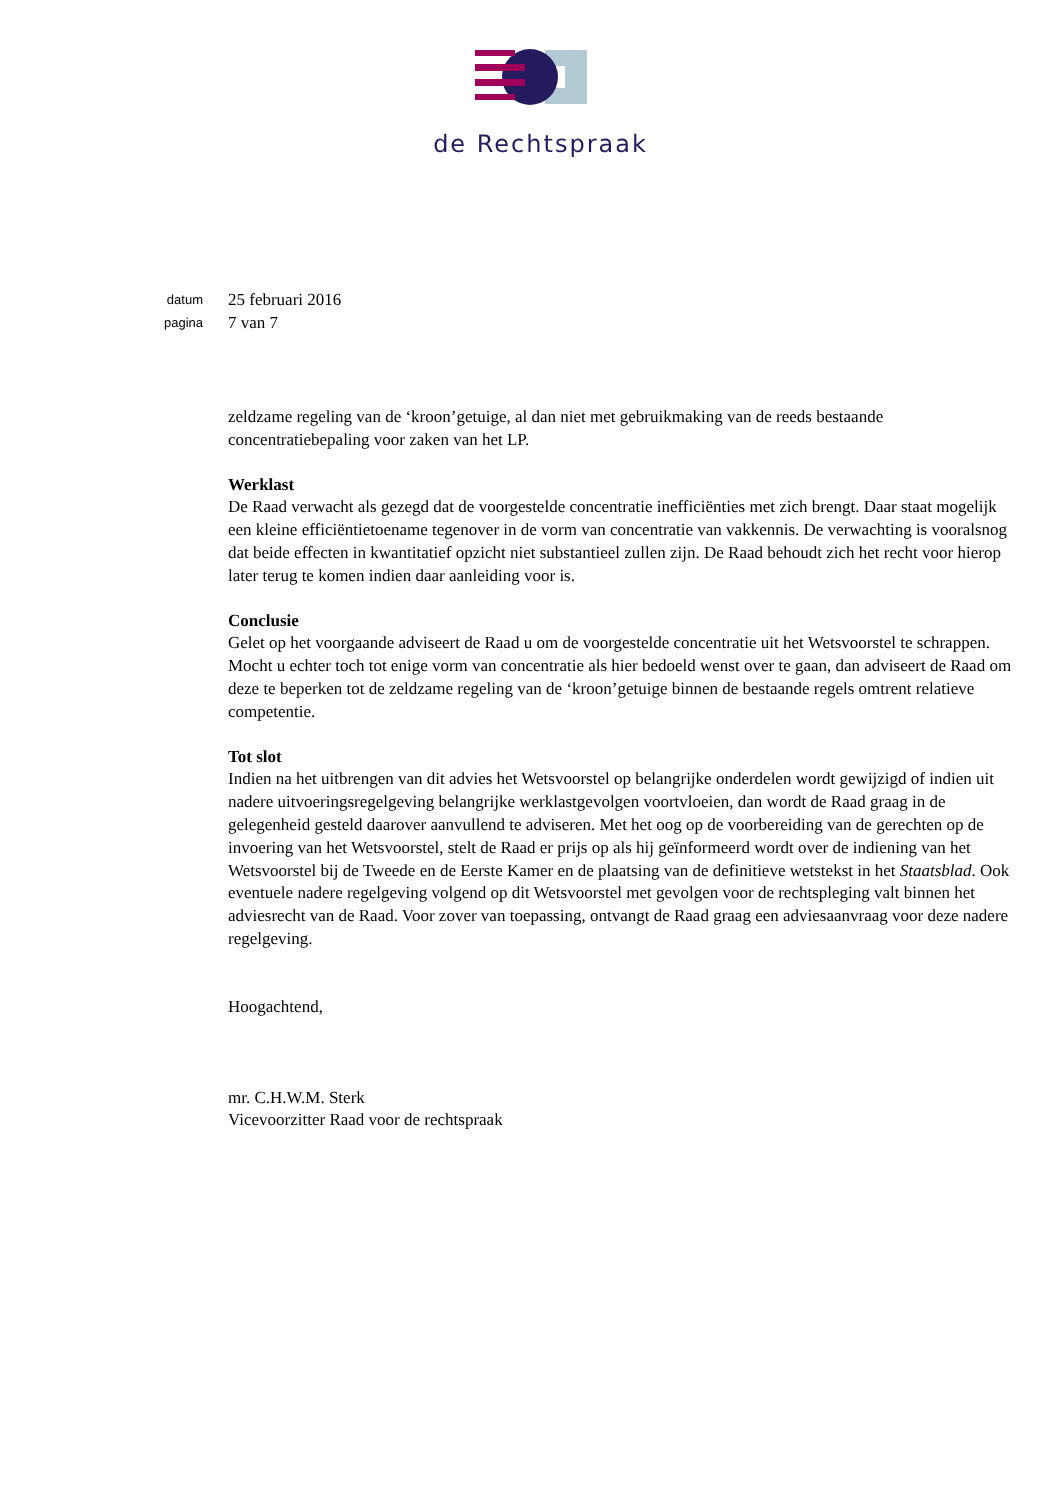de Rechtspraak
datum
25 februari 2016
pagina
7 van 7
zeldzame regeling van de ‘kroon’getuige, al dan niet met gebruikmaking van de reeds bestaande concentratiebepaling voor zaken van het LP.
Werklast
De Raad verwacht als gezegd dat de voorgestelde concentratie inefficiënties met zich brengt. Daar staat mogelijk een kleine efficiëntietoename tegenover in de vorm van concentratie van vakkennis. De verwachting is vooralsnog dat beide effecten in kwantitatief opzicht niet substantieel zullen zijn. De Raad behoudt zich het recht voor hierop later terug te komen indien daar aanleiding voor is.
Conclusie
Gelet op het voorgaande adviseert de Raad u om de voorgestelde concentratie uit het Wetsvoorstel te schrappen. Mocht u echter toch tot enige vorm van concentratie als hier bedoeld wenst over te gaan, dan adviseert de Raad om deze te beperken tot de zeldzame regeling van de ‘kroon’getuige binnen de bestaande regels omtrent relatieve competentie.
Tot slot
Indien na het uitbrengen van dit advies het Wetsvoorstel op belangrijke onderdelen wordt gewijzigd of indien uit nadere uitvoeringsregelgeving belangrijke werklastgevolgen voortvloeien, dan wordt de Raad graag in de gelegenheid gesteld daarover aanvullend te adviseren. Met het oog op de voorbereiding van de gerechten op de invoering van het Wetsvoorstel, stelt de Raad er prijs op als hij geïnformeerd wordt over de indiening van het Wetsvoorstel bij de Tweede en de Eerste Kamer en de plaatsing van de definitieve wetstekst in het Staatsblad. Ook eventuele nadere regelgeving volgend op dit Wetsvoorstel met gevolgen voor de rechtspleging valt binnen het adviesrecht van de Raad. Voor zover van toepassing, ontvangt de Raad graag een adviesaanvraag voor deze nadere regelgeving.
Hoogachtend,
mr. C.H.W.M. Sterk
Vicevoorzitter Raad voor de rechtspraak